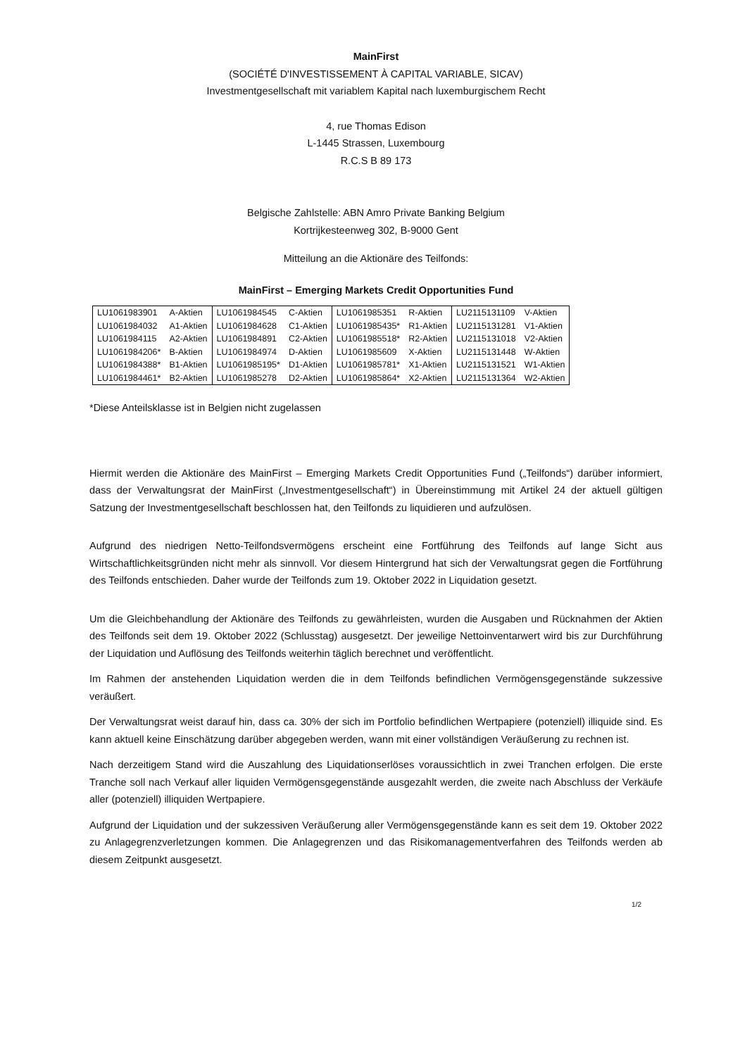MainFirst
(SOCIÉTÉ D'INVESTISSEMENT À CAPITAL VARIABLE, SICAV)
Investmentgesellschaft mit variablem Kapital nach luxemburgischem Recht
4, rue Thomas Edison
L-1445 Strassen, Luxembourg
R.C.S B 89 173
Belgische Zahlstelle: ABN Amro Private Banking Belgium
Kortrijkesteenweg 302, B-9000 Gent
Mitteilung an die Aktionäre des Teilfonds:
MainFirst – Emerging Markets Credit Opportunities Fund
| LU1061983901 | A-Aktien | LU1061984545 | C-Aktien | LU1061985351 | R-Aktien | LU2115131109 | V-Aktien |
| LU1061984032 | A1-Aktien | LU1061984628 | C1-Aktien | LU1061985435* | R1-Aktien | LU2115131281 | V1-Aktien |
| LU1061984115 | A2-Aktien | LU1061984891 | C2-Aktien | LU1061985518* | R2-Aktien | LU2115131018 | V2-Aktien |
| LU1061984206* | B-Aktien | LU1061984974 | D-Aktien | LU1061985609 | X-Aktien | LU2115131448 | W-Aktien |
| LU1061984388* | B1-Aktien | LU1061985195* | D1-Aktien | LU1061985781* | X1-Aktien | LU2115131521 | W1-Aktien |
| LU1061984461* | B2-Aktien | LU1061985278 | D2-Aktien | LU1061985864* | X2-Aktien | LU2115131364 | W2-Aktien |
*Diese Anteilsklasse ist in Belgien nicht zugelassen
Hiermit werden die Aktionäre des MainFirst – Emerging Markets Credit Opportunities Fund („Teilfonds“) darüber informiert, dass der Verwaltungsrat der MainFirst („Investmentgesellschaft“) in Übereinstimmung mit Artikel 24 der aktuell gültigen Satzung der Investmentgesellschaft beschlossen hat, den Teilfonds zu liquidieren und aufzulösen.
Aufgrund des niedrigen Netto-Teilfondsvermögens erscheint eine Fortführung des Teilfonds auf lange Sicht aus Wirtschaftlichkeitsgründen nicht mehr als sinnvoll. Vor diesem Hintergrund hat sich der Verwaltungsrat gegen die Fortführung des Teilfonds entschieden. Daher wurde der Teilfonds zum 19. Oktober 2022 in Liquidation gesetzt.
Um die Gleichbehandlung der Aktionäre des Teilfonds zu gewährleisten, wurden die Ausgaben und Rücknahmen der Aktien des Teilfonds seit dem 19. Oktober 2022 (Schlusstag) ausgesetzt. Der jeweilige Nettoinventarwert wird bis zur Durchführung der Liquidation und Auflösung des Teilfonds weiterhin täglich berechnet und veröffentlicht.
Im Rahmen der anstehenden Liquidation werden die in dem Teilfonds befindlichen Vermögensgegenstände sukzessive veräußert.
Der Verwaltungsrat weist darauf hin, dass ca. 30% der sich im Portfolio befindlichen Wertpapiere (potenziell) illiquide sind. Es kann aktuell keine Einschätzung darüber abgegeben werden, wann mit einer vollständigen Veräußerung zu rechnen ist.
Nach derzeitigem Stand wird die Auszahlung des Liquidationserlöses voraussichtlich in zwei Tranchen erfolgen. Die erste Tranche soll nach Verkauf aller liquiden Vermögensgegenstände ausgezahlt werden, die zweite nach Abschluss der Verkäufe aller (potenziell) illiquiden Wertpapiere.
Aufgrund der Liquidation und der sukzessiven Veräußerung aller Vermögensgegenstände kann es seit dem 19. Oktober 2022 zu Anlagegrenzverletzungen kommen. Die Anlagegrenzen und das Risikomanagementverfahren des Teilfonds werden ab diesem Zeitpunkt ausgesetzt.
1/2